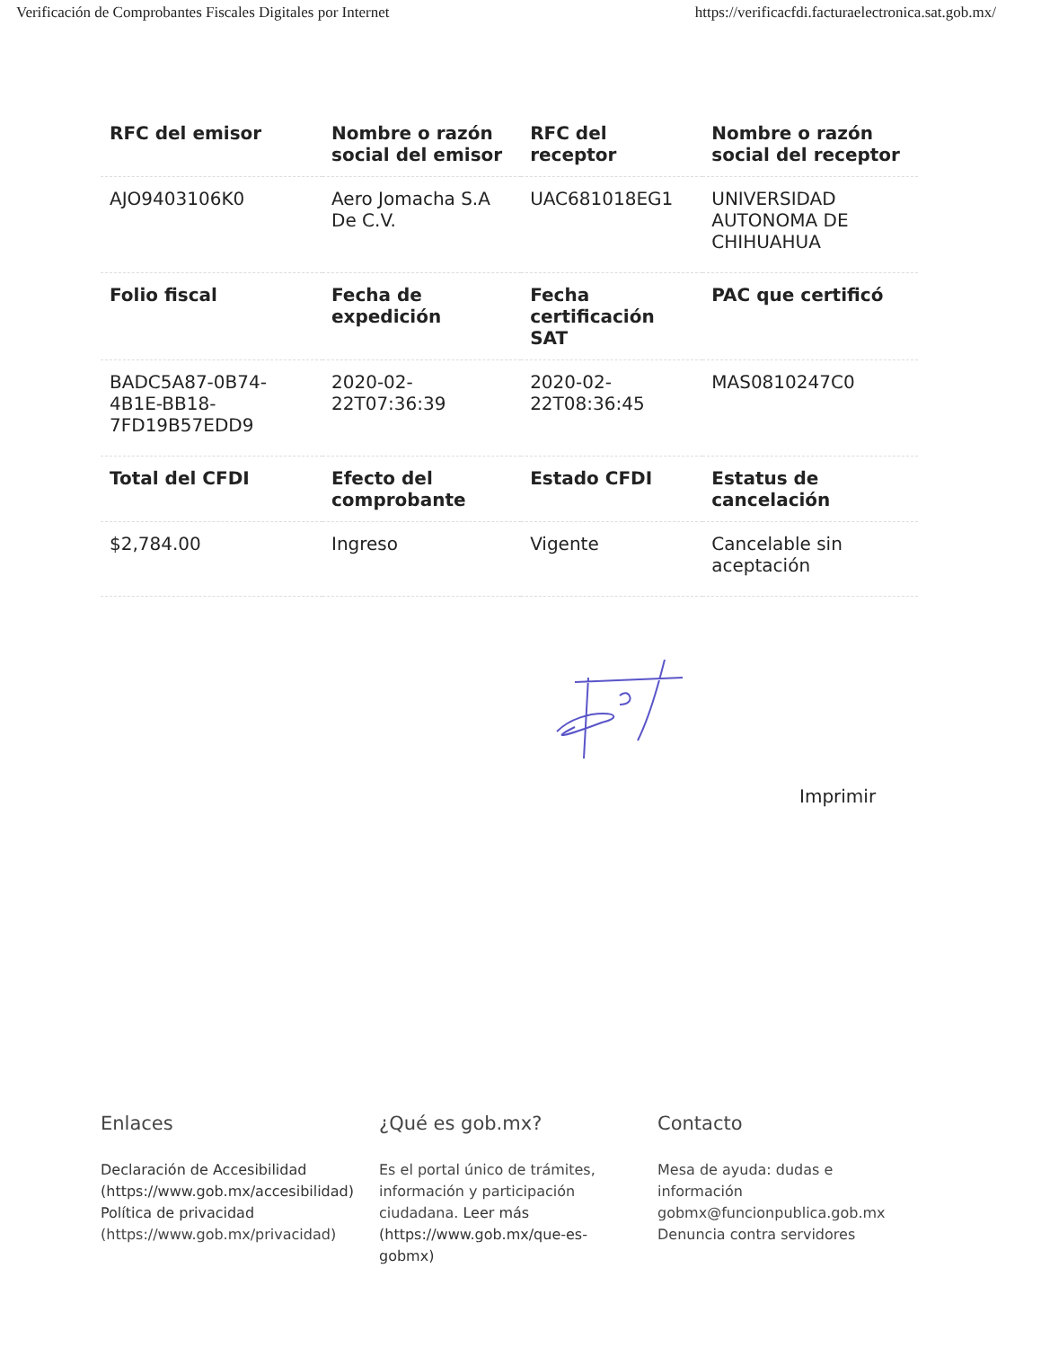Verificación de Comprobantes Fiscales Digitales por Internet https://verificacfdi.facturaelectronica.sat.gob.mx/
| RFC del emisor | Nombre o razón social del emisor | RFC del receptor | Nombre o razón social del receptor |
| --- | --- | --- | --- |
| AJO9403106K0 | Aero Jomacha S.A De C.V. | UAC681018EG1 | UNIVERSIDAD AUTONOMA DE CHIHUAHUA |
| Folio fiscal | Fecha de expedición | Fecha certificación SAT | PAC que certificó |
| BADC5A87-0B74-4B1E-BB18-7FD19B57EDD9 | 2020-02-22T07:36:39 | 2020-02-22T08:36:45 | MAS0810247C0 |
| Total del CFDI | Efecto del comprobante | Estado CFDI | Estatus de cancelación |
| $2,784.00 | Ingreso | Vigente | Cancelable sin aceptación |
Imprimir
Enlaces
Declaración de Accesibilidad (https://www.gob.mx/accesibilidad)
Política de privacidad (https://www.gob.mx/privacidad)
¿Qué es gob.mx?
Es el portal único de trámites, información y participación ciudadana. Leer más (https://www.gob.mx/que-es-gobmx)
Contacto
Mesa de ayuda: dudas e información gobmx@funcionpublica.gob.mx
Denuncia contra servidores